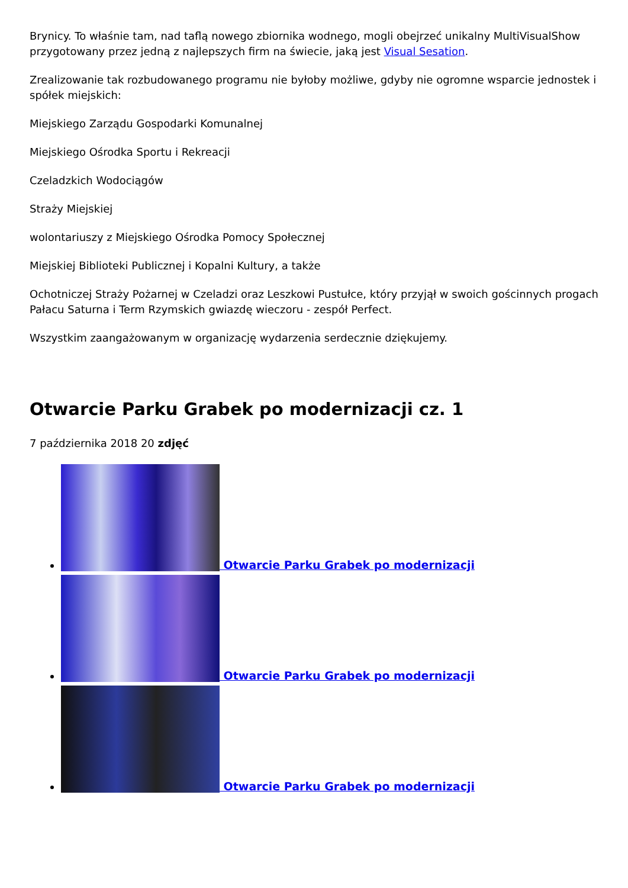Brynicy. To właśnie tam, nad taflą nowego zbiornika wodnego, mogli obejrzeć unikalny MultiVisualShow przygotowany przez jedną z najlepszych firm na świecie, jaką jest Visual Sesation.
Zrealizowanie tak rozbudowanego programu nie byłoby możliwe, gdyby nie ogromne wsparcie jednostek i spółek miejskich:
Miejskiego Zarządu Gospodarki Komunalnej
Miejskiego Ośrodka Sportu i Rekreacji
Czeladzkich Wodociągów
Straży Miejskiej
wolontariuszy z Miejskiego Ośrodka Pomocy Społecznej
Miejskiej Biblioteki Publicznej i Kopalni Kultury, a także
Ochotniczej Straży Pożarnej w Czeladzi oraz Leszkowi Pustułce, który przyjął w swoich gościnnych progach Pałacu Saturna i Term Rzymskich gwiazdę wieczoru - zespół Perfect.
Wszystkim zaangażowanym w organizację wydarzenia serdecznie dziękujemy.
Otwarcie Parku Grabek po modernizacji cz. 1
7 października 2018 20 zdjęć
Otwarcie Parku Grabek po modernizacji
Otwarcie Parku Grabek po modernizacji
Otwarcie Parku Grabek po modernizacji